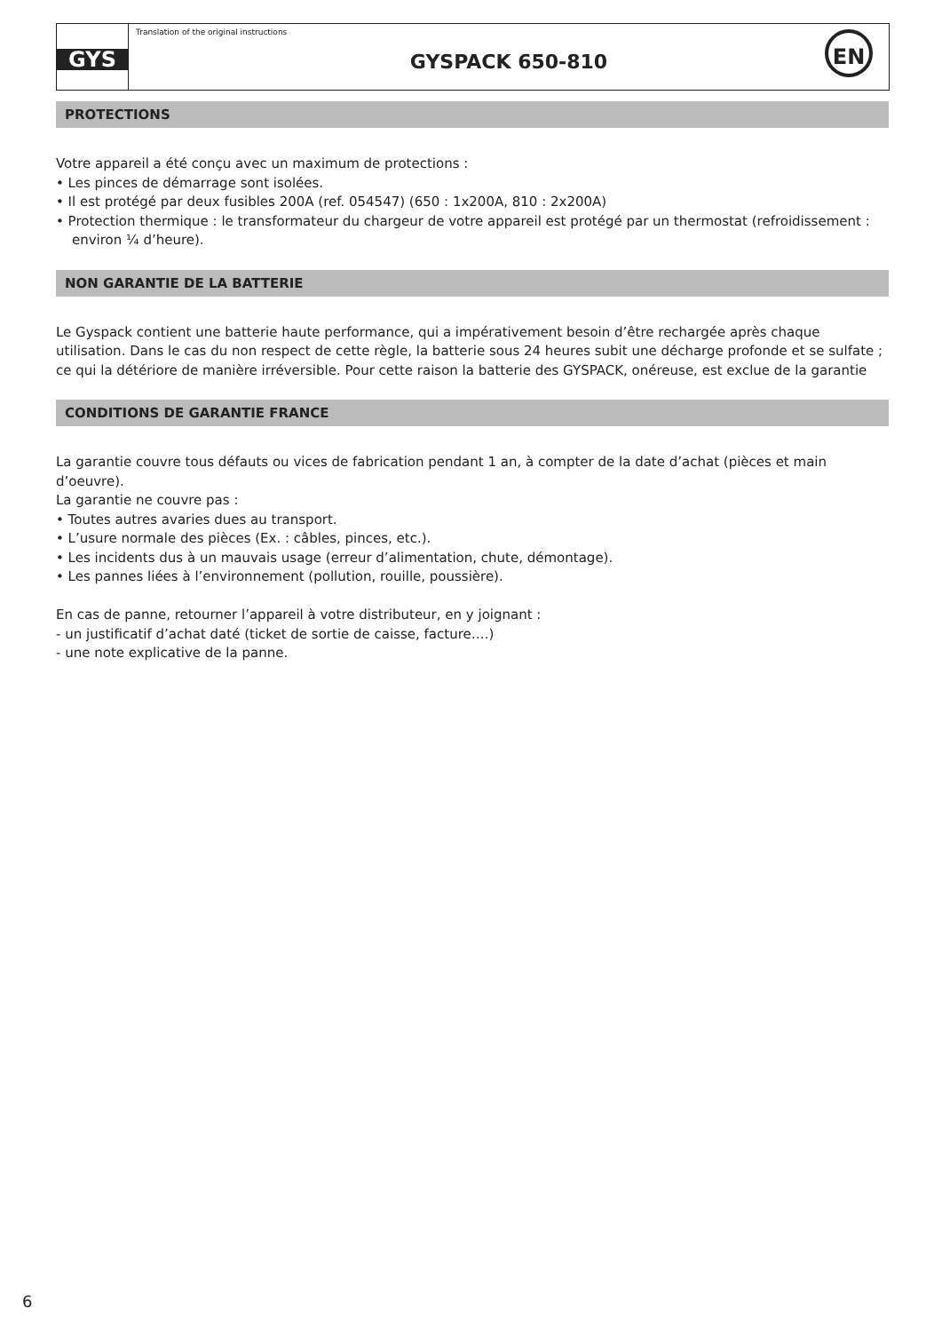GYS
Translation of the original instructions
GYSPACK 650-810
EN
PROTECTIONS
Votre appareil a été conçu avec un maximum de protections :
• Les pinces de démarrage sont isolées.
• Il est protégé par deux fusibles 200A (ref. 054547) (650 : 1x200A, 810 : 2x200A)
• Protection thermique : le transformateur du chargeur de votre appareil est protégé par un thermostat (refroidissement : environ ¼ d’heure).
NON GARANTIE DE LA BATTERIE
Le Gyspack contient une batterie haute performance, qui a impérativement besoin d’être rechargée après chaque utilisation. Dans le cas du non respect de cette règle, la batterie sous 24 heures subit une décharge profonde et se sulfate ; ce qui la détériore de manière irréversible. Pour cette raison la batterie des GYSPACK, onéreuse, est exclue de la garantie
CONDITIONS DE GARANTIE FRANCE
La garantie couvre tous défauts ou vices de fabrication pendant 1 an, à compter de la date d’achat (pièces et main d’oeuvre).
La garantie ne couvre pas :
• Toutes autres avaries dues au transport.
• L’usure normale des pièces (Ex. : câbles, pinces, etc.).
• Les incidents dus à un mauvais usage (erreur d’alimentation, chute, démontage).
• Les pannes liées à l’environnement (pollution, rouille, poussière).
En cas de panne, retourner l’appareil à votre distributeur, en y joignant :
- un justificatif d’achat daté (ticket de sortie de caisse, facture….)
- une note explicative de la panne.
6